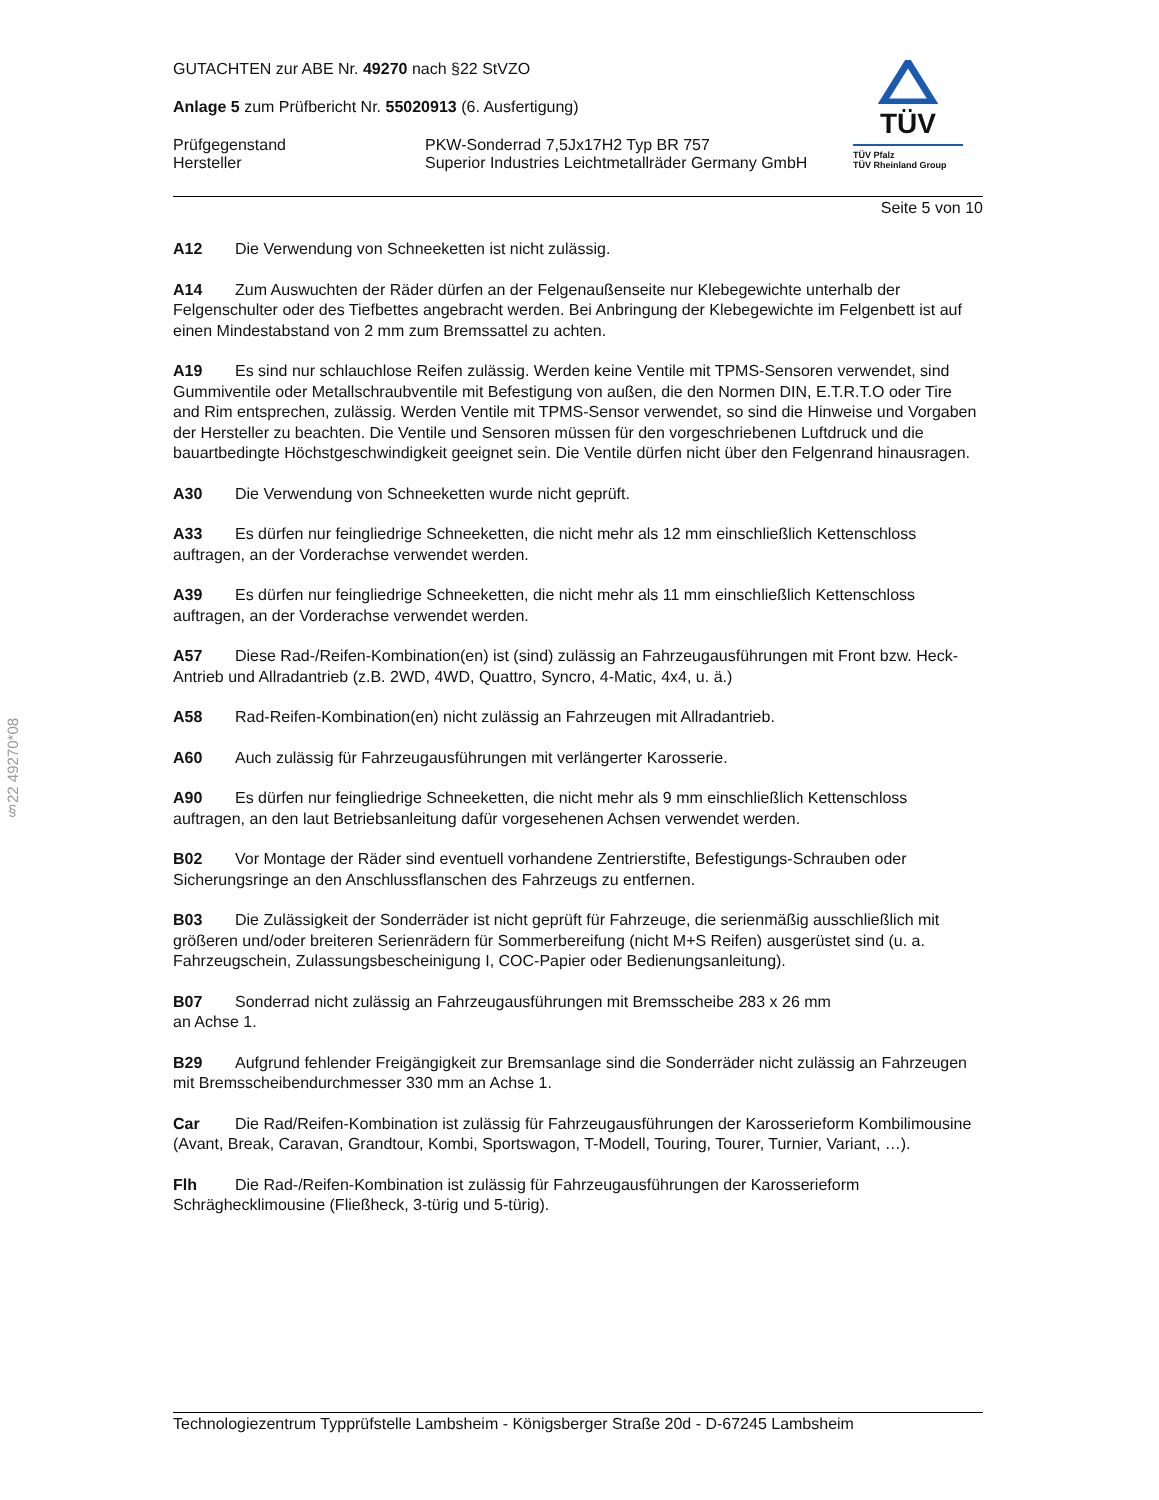§22 49270*08
TÜV
TÜV Pfalz
TÜV Rheinland Group
GUTACHTEN zur ABE Nr. 49270 nach §22 StVZO
Anlage 5 zum Prüfbericht Nr. 55020913 (6. Ausfertigung)
Prüfgegenstand
Hersteller
PKW-Sonderrad 7,5Jx17H2 Typ BR 757
Superior Industries Leichtmetallräder Germany GmbH
Seite 5 von 10
A12 Die Verwendung von Schneeketten ist nicht zulässig.
A14 Zum Auswuchten der Räder dürfen an der Felgenaußenseite nur Klebegewichte unterhalb der Felgenschulter oder des Tiefbettes angebracht werden. Bei Anbringung der Klebegewichte im Felgenbett ist auf einen Mindestabstand von 2 mm zum Bremssattel zu achten.
A19 Es sind nur schlauchlose Reifen zulässig. Werden keine Ventile mit TPMS-Sensoren verwendet, sind Gummiventile oder Metallschraubventile mit Befestigung von außen, die den Normen DIN, E.T.R.T.O oder Tire and Rim entsprechen, zulässig. Werden Ventile mit TPMS-Sensor verwendet, so sind die Hinweise und Vorgaben der Hersteller zu beachten. Die Ventile und Sensoren müssen für den vorgeschriebenen Luftdruck und die bauartbedingte Höchstgeschwindigkeit geeignet sein. Die Ventile dürfen nicht über den Felgenrand hinausragen.
A30 Die Verwendung von Schneeketten wurde nicht geprüft.
A33 Es dürfen nur feingliedrige Schneeketten, die nicht mehr als 12 mm einschließlich Kettenschloss auftragen, an der Vorderachse verwendet werden.
A39 Es dürfen nur feingliedrige Schneeketten, die nicht mehr als 11 mm einschließlich Kettenschloss auftragen, an der Vorderachse verwendet werden.
A57 Diese Rad-/Reifen-Kombination(en) ist (sind) zulässig an Fahrzeugausführungen mit Front bzw. Heck-Antrieb und Allradantrieb (z.B. 2WD, 4WD, Quattro, Syncro, 4-Matic, 4x4, u. ä.)
A58 Rad-Reifen-Kombination(en) nicht zulässig an Fahrzeugen mit Allradantrieb.
A60 Auch zulässig für Fahrzeugausführungen mit verlängerter Karosserie.
A90 Es dürfen nur feingliedrige Schneeketten, die nicht mehr als 9 mm einschließlich Kettenschloss auftragen, an den laut Betriebsanleitung dafür vorgesehenen Achsen verwendet werden.
B02 Vor Montage der Räder sind eventuell vorhandene Zentrierstifte, Befestigungs-Schrauben oder Sicherungsringe an den Anschlussflanschen des Fahrzeugs zu entfernen.
B03 Die Zulässigkeit der Sonderräder ist nicht geprüft für Fahrzeuge, die serienmäßig ausschließlich mit größeren und/oder breiteren Serienrädern für Sommerbereifung (nicht M+S Reifen) ausgerüstet sind (u. a. Fahrzeugschein, Zulassungsbescheinigung I, COC-Papier oder Bedienungsanleitung).
B07 Sonderrad nicht zulässig an Fahrzeugausführungen mit Bremsscheibe 283 x 26 mm
an Achse 1.
B29 Aufgrund fehlender Freigängigkeit zur Bremsanlage sind die Sonderräder nicht zulässig an Fahrzeugen mit Bremsscheibendurchmesser 330 mm an Achse 1.
Car Die Rad/Reifen-Kombination ist zulässig für Fahrzeugausführungen der Karosserieform Kombilimousine (Avant, Break, Caravan, Grandtour, Kombi, Sportswagon, T-Modell, Touring, Tourer, Turnier, Variant, …).
Flh Die Rad-/Reifen-Kombination ist zulässig für Fahrzeugausführungen der Karosserieform Schräghecklimousine (Fließheck, 3-türig und 5-türig).
Technologiezentrum Typprüfstelle Lambsheim - Königsberger Straße 20d - D-67245 Lambsheim